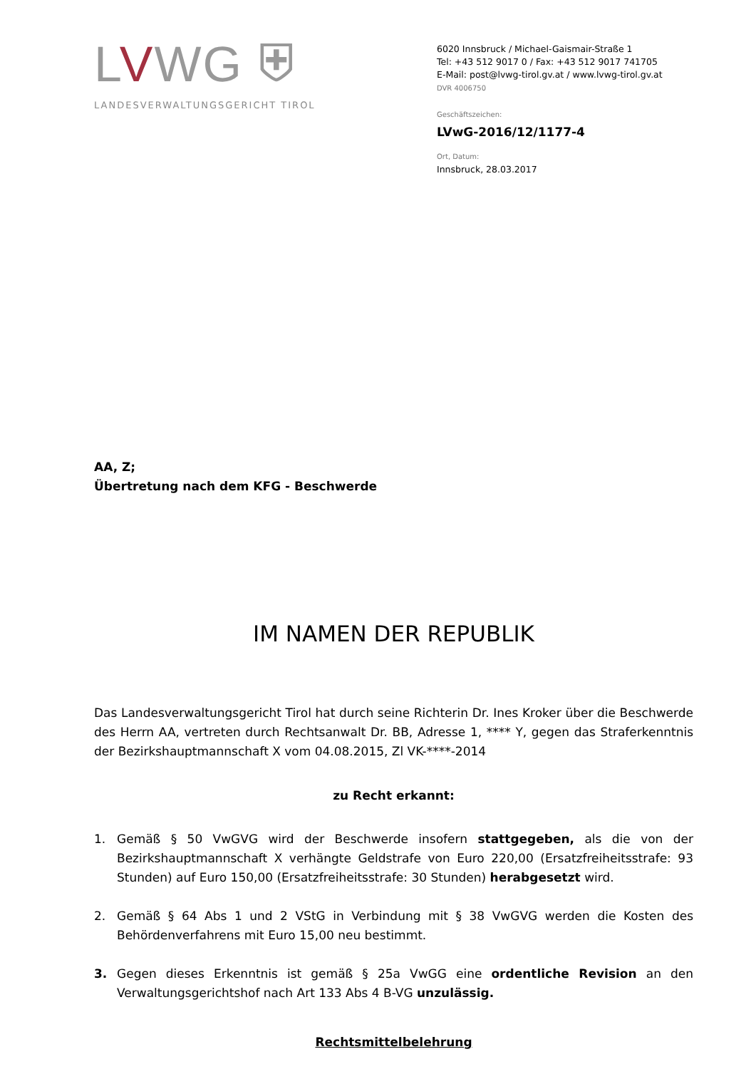LVWG ⛨
LANDESVERWALTUNGSGERICHT TIROL
6020 Innsbruck / Michael-Gaismair-Straße 1
Tel: +43 512 9017 0 / Fax: +43 512 9017 741705
E-Mail: post@lvwg-tirol.gv.at / www.lvwg-tirol.gv.at
DVR 4006750
Geschäftszeichen:
LVwG-2016/12/1177-4
Ort, Datum:
Innsbruck, 28.03.2017
AA, Z;
Übertretung nach dem KFG - Beschwerde
IM NAMEN DER REPUBLIK
Das Landesverwaltungsgericht Tirol hat durch seine Richterin Dr. Ines Kroker über die Beschwerde des Herrn AA, vertreten durch Rechtsanwalt Dr. BB, Adresse 1, **** Y, gegen das Straferkenntnis der Bezirkshauptmannschaft X vom 04.08.2015, Zl VK-****-2014
zu Recht erkannt:
1. Gemäß § 50 VwGVG wird der Beschwerde insofern stattgegeben, als die von der Bezirkshauptmannschaft X verhängte Geldstrafe von Euro 220,00 (Ersatzfreiheitsstrafe: 93 Stunden) auf Euro 150,00 (Ersatzfreiheitsstrafe: 30 Stunden) herabgesetzt wird.
2. Gemäß § 64 Abs 1 und 2 VStG in Verbindung mit § 38 VwGVG werden die Kosten des Behördenverfahrens mit Euro 15,00 neu bestimmt.
3. Gegen dieses Erkenntnis ist gemäß § 25a VwGG eine ordentliche Revision an den Verwaltungsgerichtshof nach Art 133 Abs 4 B-VG unzulässig.
Rechtsmittelbelehrung